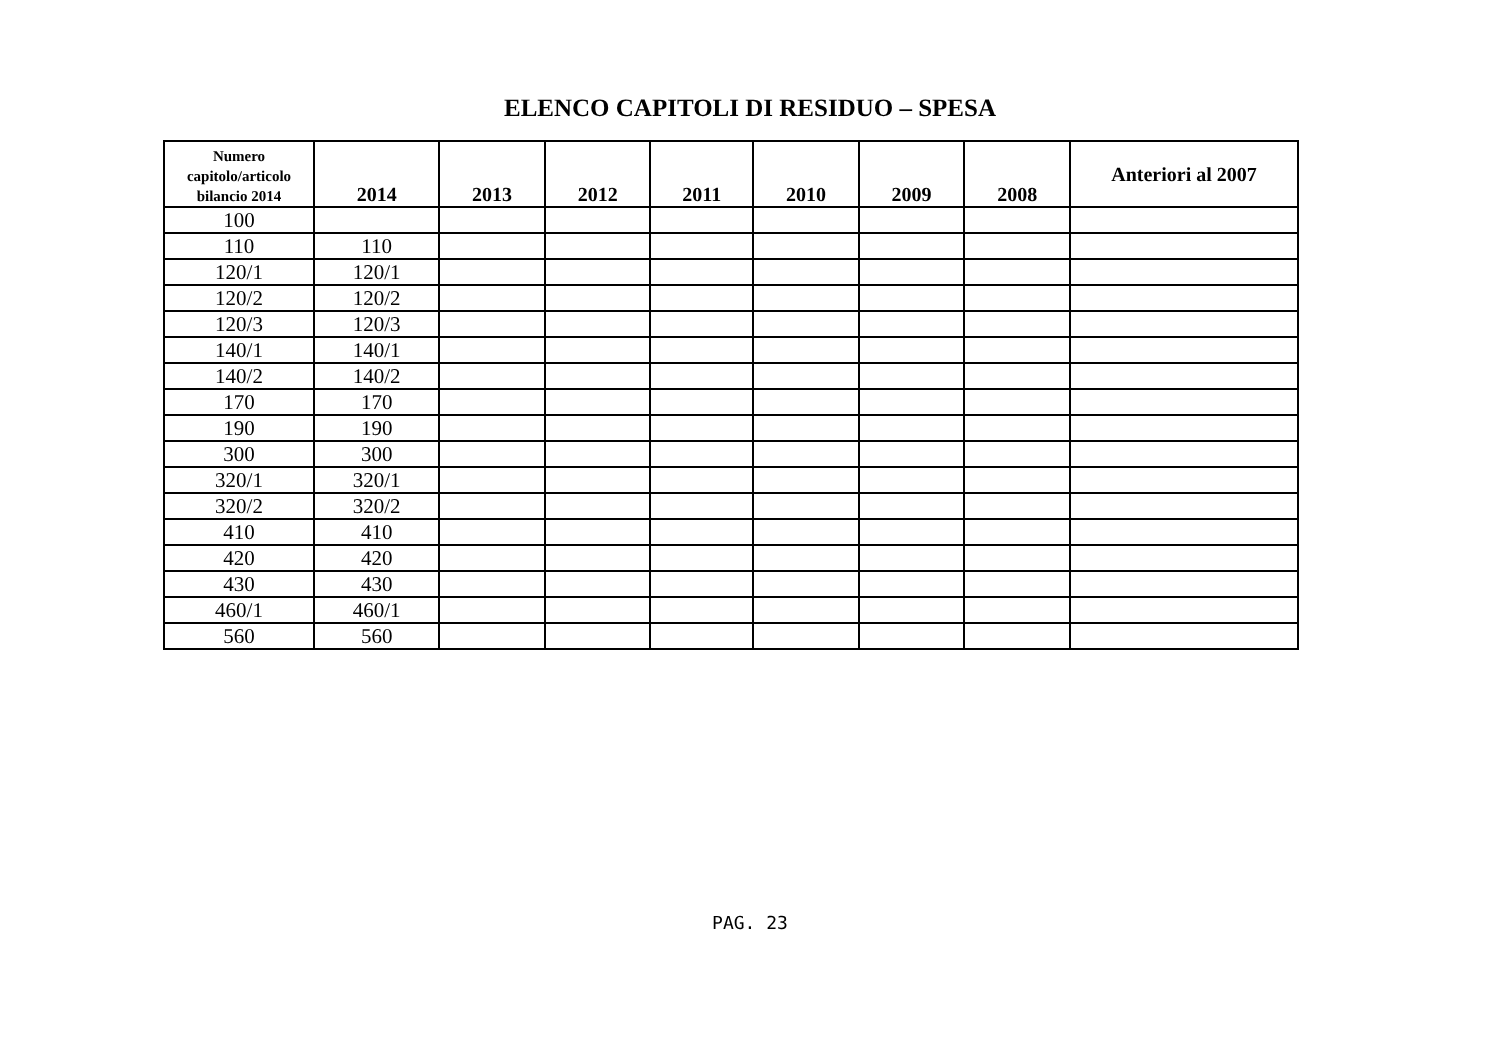ELENCO CAPITOLI DI RESIDUO – SPESA
| Numero capitolo/articolo bilancio 2014 | 2014 | 2013 | 2012 | 2011 | 2010 | 2009 | 2008 | Anteriori al 2007 |
| --- | --- | --- | --- | --- | --- | --- | --- | --- |
| 100 | | | | | | | | |
| 110 | 110 | | | | | | | |
| 120/1 | 120/1 | | | | | | | |
| 120/2 | 120/2 | | | | | | | |
| 120/3 | 120/3 | | | | | | | |
| 140/1 | 140/1 | | | | | | | |
| 140/2 | 140/2 | | | | | | | |
| 170 | 170 | | | | | | | |
| 190 | 190 | | | | | | | |
| 300 | 300 | | | | | | | |
| 320/1 | 320/1 | | | | | | | |
| 320/2 | 320/2 | | | | | | | |
| 410 | 410 | | | | | | | |
| 420 | 420 | | | | | | | |
| 430 | 430 | | | | | | | |
| 460/1 | 460/1 | | | | | | | |
| 560 | 560 | | | | | | | |
PAG. 23